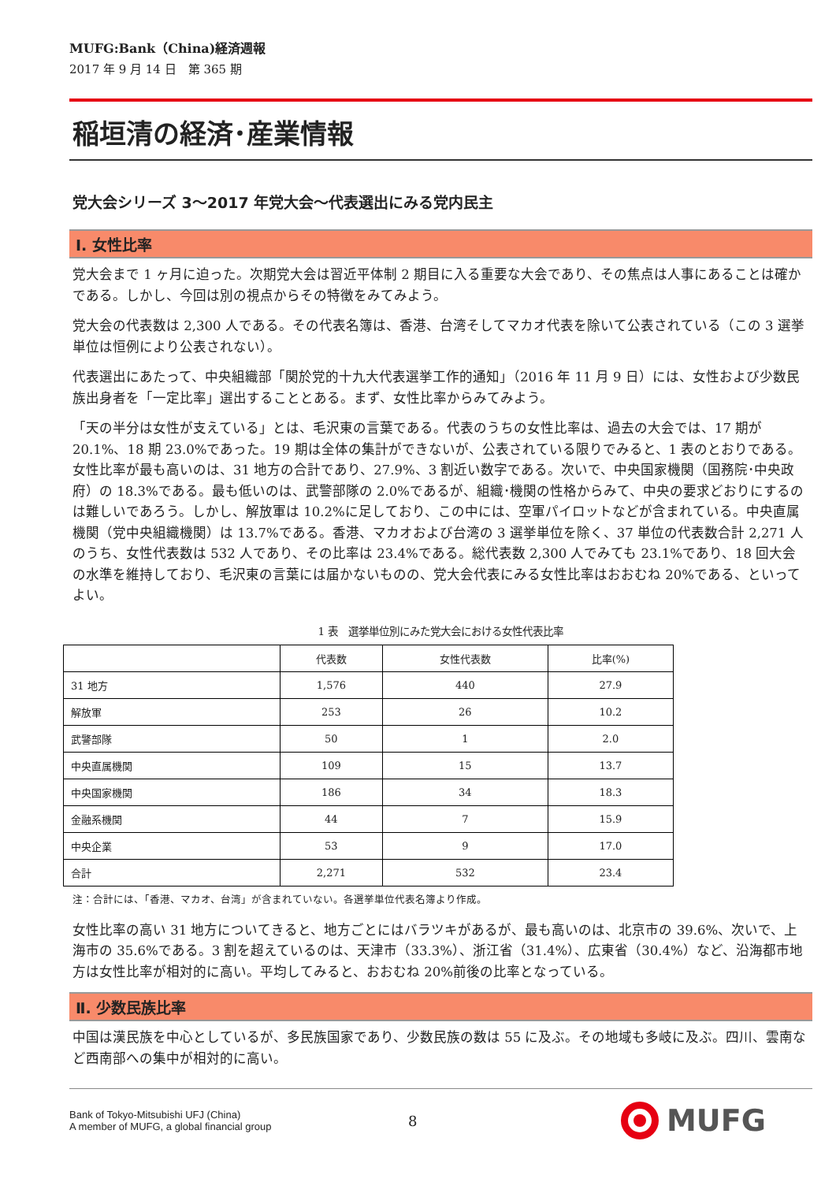MUFG:Bank（China)経済週報
2017 年 9 月 14 日　第 365 期
稲垣清の経済･産業情報
党大会シリーズ 3～2017 年党大会～代表選出にみる党内民主
Ⅰ. 女性比率
党大会まで 1 ヶ月に迫った。次期党大会は習近平体制 2 期目に入る重要な大会であり、その焦点は人事にあることは確かである。しかし、今回は別の視点からその特徴をみてみよう。
党大会の代表数は 2,300 人である。その代表名簿は、香港、台湾そしてマカオ代表を除いて公表されている（この 3 選挙単位は恒例により公表されない）。
代表選出にあたって、中央組織部「関於党的十九大代表選挙工作的通知」（2016 年 11 月 9 日）には、女性および少数民族出身者を「一定比率」選出することとある。まず、女性比率からみてみよう。
「天の半分は女性が支えている」とは、毛沢東の言葉である。代表のうちの女性比率は、過去の大会では、17 期が 20.1%、18 期 23.0%であった。19 期は全体の集計ができないが、公表されている限りでみると、1 表のとおりである。女性比率が最も高いのは、31 地方の合計であり、27.9%、3 割近い数字である。次いで、中央国家機関（国務院･中央政府）の 18.3%である。最も低いのは、武警部隊の 2.0%であるが、組織･機関の性格からみて、中央の要求どおりにするのは難しいであろう。しかし、解放軍は 10.2%に足しており、この中には、空軍パイロットなどが含まれている。中央直属機関（党中央組織機関）は 13.7%である。香港、マカオおよび台湾の 3 選挙単位を除く、37 単位の代表数合計 2,271 人のうち、女性代表数は 532 人であり、その比率は 23.4%である。総代表数 2,300 人でみても 23.1%であり、18 回大会の水準を維持しており、毛沢東の言葉には届かないものの、党大会代表にみる女性比率はおおむね 20%である、といってよい。
1 表　選挙単位別にみた党大会における女性代表比率
| | 代表数 | 女性代表数 | 比率(%) |
| --- | --- | --- | --- |
| 31 地方 | 1,576 | 440 | 27.9 |
| 解放軍 | 253 | 26 | 10.2 |
| 武警部隊 | 50 | 1 | 2.0 |
| 中央直属機関 | 109 | 15 | 13.7 |
| 中央国家機関 | 186 | 34 | 18.3 |
| 金融系機関 | 44 | 7 | 15.9 |
| 中央企業 | 53 | 9 | 17.0 |
| 合計 | 2,271 | 532 | 23.4 |
注：合計には、「香港、マカオ、台湾」が含まれていない。各選挙単位代表名簿より作成。
女性比率の高い 31 地方についてきると、地方ごとにはバラツキがあるが、最も高いのは、北京市の 39.6%、次いで、上海市の 35.6%である。3 割を超えているのは、天津市（33.3%）、浙江省（31.4%）、広東省（30.4%）など、沿海都市地方は女性比率が相対的に高い。平均してみると、おおむね 20%前後の比率となっている。
Ⅱ. 少数民族比率
中国は漢民族を中心としているが、多民族国家であり、少数民族の数は 55 に及ぶ。その地域も多岐に及ぶ。四川、雲南など西南部への集中が相対的に高い。
Bank of Tokyo-Mitsubishi UFJ (China)
A member of MUFG, a global financial group
8
MUFG